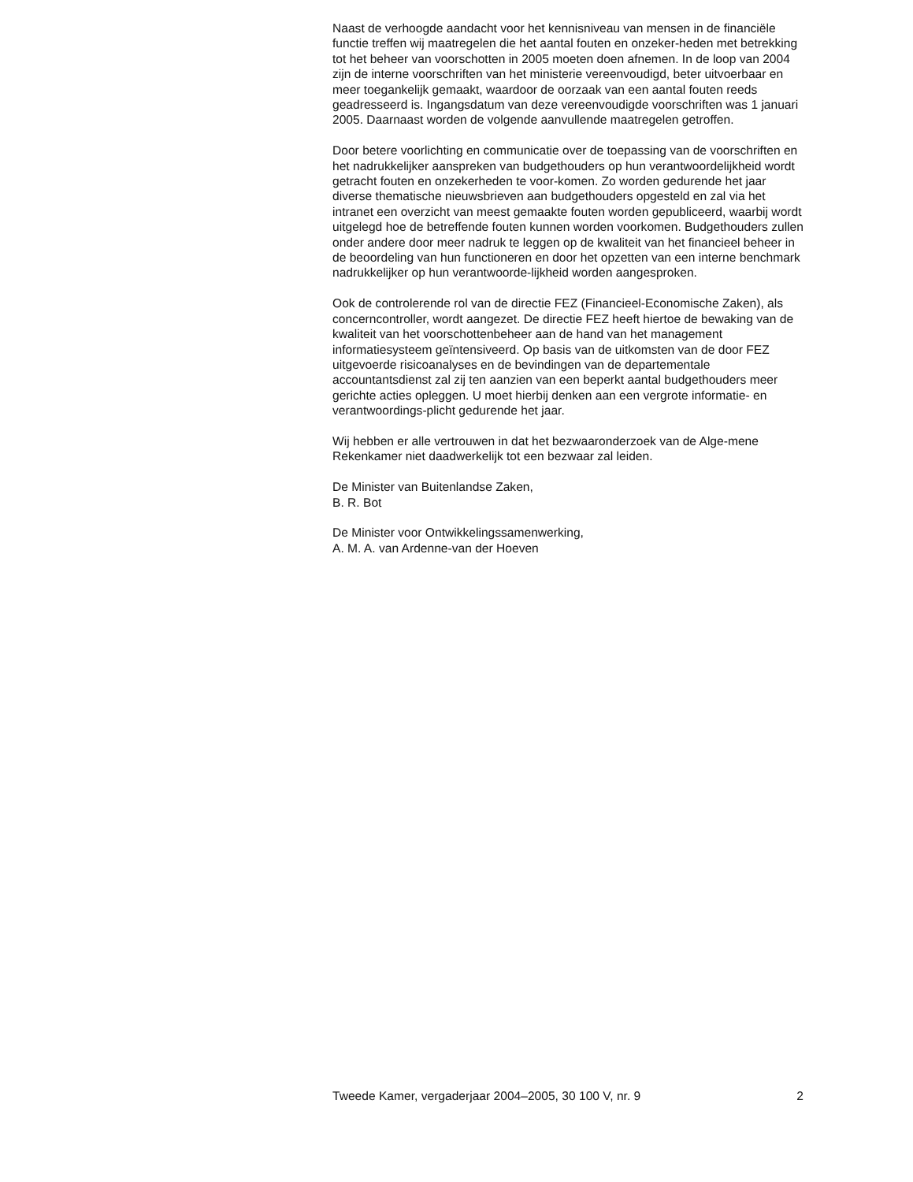Naast de verhoogde aandacht voor het kennisniveau van mensen in de financiële functie treffen wij maatregelen die het aantal fouten en onzeker-heden met betrekking tot het beheer van voorschotten in 2005 moeten doen afnemen. In de loop van 2004 zijn de interne voorschriften van het ministerie vereenvoudigd, beter uitvoerbaar en meer toegankelijk gemaakt, waardoor de oorzaak van een aantal fouten reeds geadresseerd is. Ingangsdatum van deze vereenvoudigde voorschriften was 1 januari 2005. Daarnaast worden de volgende aanvullende maatregelen getroffen.
Door betere voorlichting en communicatie over de toepassing van de voorschriften en het nadrukkelijker aanspreken van budgethouders op hun verantwoordelijkheid wordt getracht fouten en onzekerheden te voor-komen. Zo worden gedurende het jaar diverse thematische nieuwsbrieven aan budgethouders opgesteld en zal via het intranet een overzicht van meest gemaakte fouten worden gepubliceerd, waarbij wordt uitgelegd hoe de betreffende fouten kunnen worden voorkomen. Budgethouders zullen onder andere door meer nadruk te leggen op de kwaliteit van het financieel beheer in de beoordeling van hun functioneren en door het opzetten van een interne benchmark nadrukkelijker op hun verantwoorde-lijkheid worden aangesproken.
Ook de controlerende rol van de directie FEZ (Financieel-Economische Zaken), als concerncontroller, wordt aangezet. De directie FEZ heeft hiertoe de bewaking van de kwaliteit van het voorschottenbeheer aan de hand van het management informatiesysteem geïntensiveerd. Op basis van de uitkomsten van de door FEZ uitgevoerde risicoanalyses en de bevindingen van de departementale accountantsdienst zal zij ten aanzien van een beperkt aantal budgethouders meer gerichte acties opleggen. U moet hierbij denken aan een vergrote informatie- en verantwoordings-plicht gedurende het jaar.
Wij hebben er alle vertrouwen in dat het bezwaaronderzoek van de Alge-mene Rekenkamer niet daadwerkelijk tot een bezwaar zal leiden.
De Minister van Buitenlandse Zaken,
B. R. Bot
De Minister voor Ontwikkelingssamenwerking,
A. M. A. van Ardenne-van der Hoeven
Tweede Kamer, vergaderjaar 2004–2005, 30 100 V, nr. 9 2